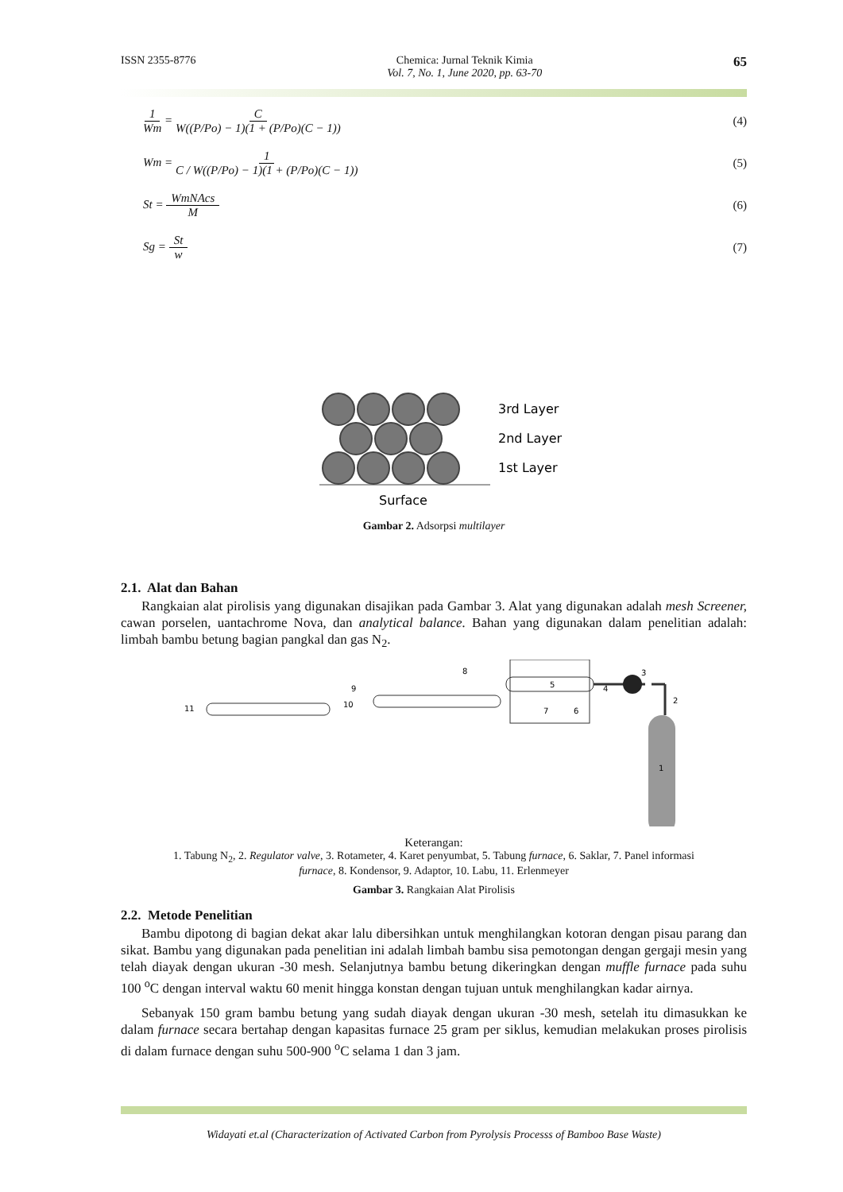ISSN 2355-8776 Chemica: Jurnal Teknik Kimia
Vol. 7, No. 1, June 2020, pp. 63-70 65
1 Wm = C W((P/Po) − 1)(1 + (P/Po)(C − 1)) (4)
Wm = 1 C / W((P/Po) − 1)(1 + (P/Po)(C − 1)) (5)
St = WmNAcs M (6)
Sg = St w (7)
3rd Layer
2nd Layer
1st Layer
Surface
Gambar 2. Adsorpsi multilayer
2.1. Alat dan Bahan
Rangkaian alat pirolisis yang digunakan disajikan pada Gambar 3. Alat yang digunakan adalah mesh Screener, cawan porselen, uantachrome Nova, dan analytical balance. Bahan yang digunakan dalam penelitian adalah: limbah bambu betung bagian pangkal dan gas N<sub>2</sub>.
5
7
6
4
3
2
1
8
9
10
11
Keterangan:
1. Tabung N<sub>2</sub>, 2. Regulator valve, 3. Rotameter, 4. Karet penyumbat, 5. Tabung furnace, 6. Saklar, 7. Panel informasi
furnace, 8. Kondensor, 9. Adaptor, 10. Labu, 11. Erlenmeyer
Gambar 3. Rangkaian Alat Pirolisis
2.2. Metode Penelitian
Bambu dipotong di bagian dekat akar lalu dibersihkan untuk menghilangkan kotoran dengan pisau parang dan sikat. Bambu yang digunakan pada penelitian ini adalah limbah bambu sisa pemotongan dengan gergaji mesin yang telah diayak dengan ukuran -30 mesh. Selanjutnya bambu betung dikeringkan dengan muffle furnace pada suhu 100 <sup>o</sup>C dengan interval waktu 60 menit hingga konstan dengan tujuan untuk menghilangkan kadar airnya.
Sebanyak 150 gram bambu betung yang sudah diayak dengan ukuran -30 mesh, setelah itu dimasukkan ke dalam furnace secara bertahap dengan kapasitas furnace 25 gram per siklus, kemudian melakukan proses pirolisis di dalam furnace dengan suhu 500-900 <sup>o</sup>C selama 1 dan 3 jam.
Widayati et.al (Characterization of Activated Carbon from Pyrolysis Processs of Bamboo Base Waste)